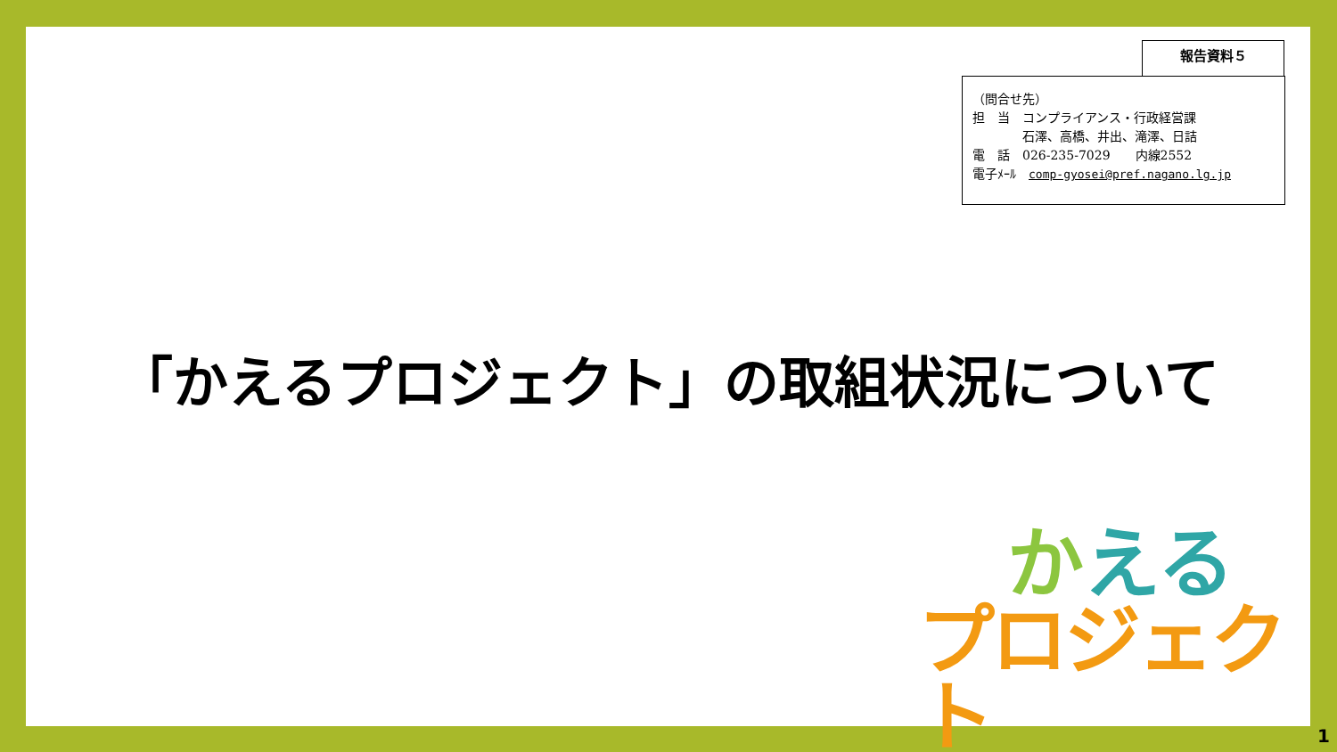報告資料５
（問合せ先）
担　当　コンプライアンス・行政経営課
　　　　石澤、高橋、井出、滝澤、日詰
電　話　026-235-7029　　内線2552
電子ﾒｰﾙ　comp-gyosei@pref.nagano.lg.jp
「かえるプロジェクト」の取組状況について
かえる
プロジェクト
1